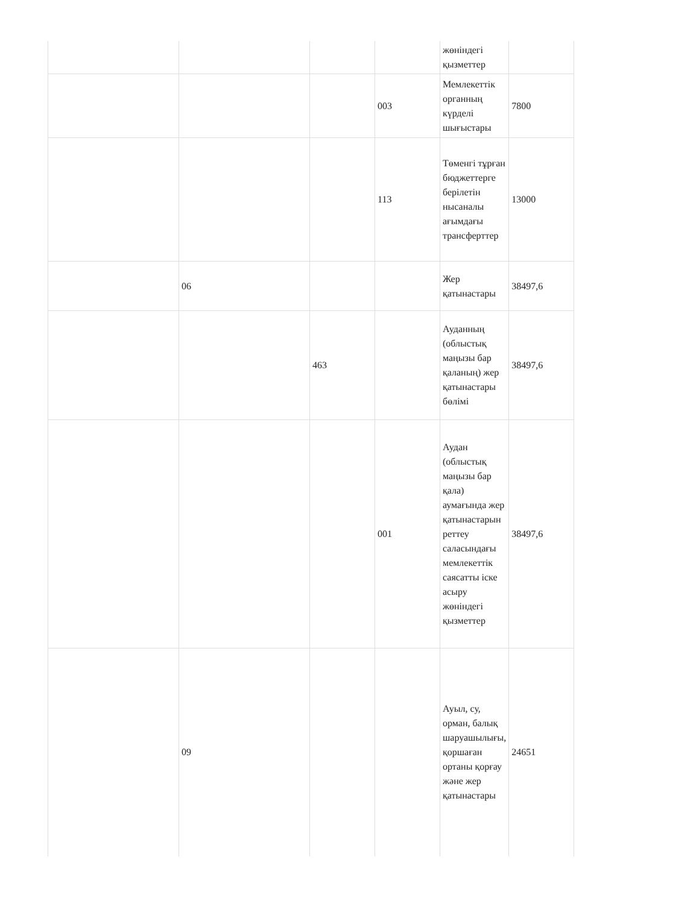| | | | | жөніндегі қызметтер | |
| | | | 003 | Мемлекеттік органның күрделі шығыстары | 7800 |
| | | | 113 | Төменгі тұрған бюджеттерге берілетін нысаналы ағымдағы трансферттер | 13000 |
| | 06 | | | Жер қатынастары | 38497,6 |
| | | 463 | | Ауданның (облыстық маңызы бар қаланың) жер қатынастары бөлімі | 38497,6 |
| | | | 001 | Аудан (облыстық маңызы бар қала) аумағында жер қатынастарын реттеу саласындағы мемлекеттік саясатты іске асыру жөніндегі қызметтер | 38497,6 |
| | 09 | | | Ауыл, су, орман, балық шаруашылығы, қоршаған ортаны қорғау және жер қатынастары | 24651 |